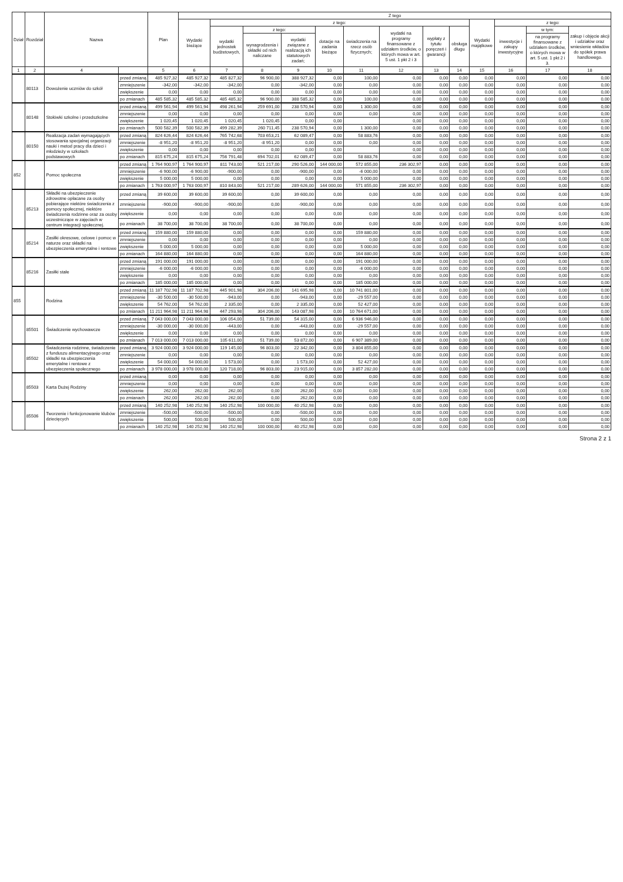| Dział | Rozdział | Nazwa | | Plan | Z tego | | | | | | | | | | | | |
| --- | --- | --- | --- | --- | --- | --- | --- | --- | --- | --- | --- | --- | --- | --- | --- | --- | --- |
| | | | | | Wydatki bieżące | z tego: | | | | | | | | Wydatki majątkowe | z tego: | | |
| | | | | | | wydatki jednostek budżetowych, | z tego: | | dotacje na zadania bieżące | świadczenia na rzecz osób fizycznych; | wydatki na programy finansowane z udziałem środków, o których mowa w art. 5 ust. 1 pkt 2 i 3 | wypłaty z tytułu poręczeń i gwarancji | obsługa długu | | inwestycje i zakupy inwestycyjne | w tym: | zakup i objęcie akcji i udziałów oraz wniesienie wkładów do spółek prawa handlowego. |
| | | | | | | | wynagrodzenia i składki od nich naliczane | wydatki związane z realizacją ich statutowych zadań; | | | | | | | | na programy finansowane z udziałem środków, o których mowa w art. 5 ust. 1 pkt 2 i 3. | |
| 1 | 2 | 4 | | 5 | 6 | 7 | 8 | 9 | 10 | 11 | 12 | 13 | 14 | 15 | 16 | 17 | 18 |
| | 80113 | Dowożenie uczniów do szkół | przed zmianą | 485 927,32 | 485 927,32 | 485 827,32 | 96 900,00 | 388 927,32 | 0,00 | 100,00 | 0,00 | 0,00 | 0,00 | 0,00 | 0,00 | 0,00 | 0,00 |
| | | | zmniejszenie | -342,00 | -342,00 | -342,00 | 0,00 | -342,00 | 0,00 | 0,00 | 0,00 | 0,00 | 0,00 | 0,00 | 0,00 | 0,00 | 0,00 |
| | | | zwiększenie | 0,00 | 0,00 | 0,00 | 0,00 | 0,00 | 0,00 | 0,00 | 0,00 | 0,00 | 0,00 | 0,00 | 0,00 | 0,00 | 0,00 |
| | | | po zmianach | 485 585,32 | 485 585,32 | 485 485,32 | 96 900,00 | 388 585,32 | 0,00 | 100,00 | 0,00 | 0,00 | 0,00 | 0,00 | 0,00 | 0,00 | 0,00 |
| | 80148 | Stołówki szkolne i przedszkolne | przed zmianą | 499 561,94 | 499 561,94 | 498 261,94 | 259 691,00 | 238 570,94 | 0,00 | 1 300,00 | 0,00 | 0,00 | 0,00 | 0,00 | 0,00 | 0,00 | 0,00 |
| | | | zmniejszenie | 0,00 | 0,00 | 0,00 | 0,00 | 0,00 | 0,00 | 0,00 | 0,00 | 0,00 | 0,00 | 0,00 | 0,00 | 0,00 | 0,00 |
| | | | zwiększenie | 1 020,45 | 1 020,45 | 1 020,45 | 1 020,45 | 0,00 | 0,00 | | 0,00 | 0,00 | 0,00 | 0,00 | 0,00 | 0,00 | 0,00 |
| | | | po zmianach | 500 582,39 | 500 582,39 | 499 282,39 | 260 711,45 | 238 570,94 | 0,00 | 1 300,00 | 0,00 | 0,00 | 0,00 | 0,00 | 0,00 | 0,00 | 0,00 |
| | 80150 | Realizacja zadań wymagających stosowania specjalnej organizacji nauki i metod pracy dla dzieci i młodzieży w szkołach podstawowych | przed zmianą | 824 626,44 | 824 626,44 | 765 742,68 | 703 653,21 | 62 089,47 | 0,00 | 58 883,76 | 0,00 | 0,00 | 0,00 | 0,00 | 0,00 | 0,00 | 0,00 |
| | | | zmniejszenie | -8 951,20 | -8 951,20 | -8 951,20 | -8 951,20 | 0,00 | 0,00 | 0,00 | 0,00 | 0,00 | 0,00 | 0,00 | 0,00 | 0,00 | 0,00 |
| | | | zwiększenie | 0,00 | 0,00 | 0,00 | 0,00 | 0,00 | 0,00 | | 0,00 | 0,00 | 0,00 | 0,00 | 0,00 | 0,00 | 0,00 |
| | | | po zmianach | 815 675,24 | 815 675,24 | 756 791,48 | 694 702,01 | 62 089,47 | 0,00 | 58 883,76 | 0,00 | 0,00 | 0,00 | 0,00 | 0,00 | 0,00 | 0,00 |
| 852 | | Pomoc społeczna | przed zmianą | 1 764 900,97 | 1 764 900,97 | 811 743,00 | 521 217,00 | 290 526,00 | 144 000,00 | 572 855,00 | 236 302,97 | 0,00 | 0,00 | 0,00 | 0,00 | 0,00 | 0,00 |
| | | | zmniejszenie | -6 900,00 | -6 900,00 | -900,00 | 0,00 | -900,00 | 0,00 | -6 000,00 | 0,00 | 0,00 | 0,00 | 0,00 | 0,00 | 0,00 | 0,00 |
| | | | zwiększenie | 5 000,00 | 5 000,00 | 0,00 | 0,00 | 0,00 | 0,00 | 5 000,00 | 0,00 | 0,00 | 0,00 | 0,00 | 0,00 | 0,00 | 0,00 |
| | | | po zmianach | 1 763 000,97 | 1 763 000,97 | 810 843,00 | 521 217,00 | 289 626,00 | 144 000,00 | 571 855,00 | 236 302,97 | 0,00 | 0,00 | 0,00 | 0,00 | 0,00 | 0,00 |
| | 85213 | Składki na ubezpieczenie zdrowotne opłacane za osoby pobierające niektóre świadczenia z pomocy społecznej, niektóre świadczenia rodzinne oraz za osoby uczestniczące w zajęciach w centrum integracji społecznej. | przed zmianą | 39 600,00 | 39 600,00 | 39 600,00 | 0,00 | 39 600,00 | 0,00 | 0,00 | 0,00 | 0,00 | 0,00 | 0,00 | 0,00 | 0,00 | 0,00 |
| | | | zmniejszenie | -900,00 | -900,00 | -900,00 | 0,00 | -900,00 | 0,00 | 0,00 | 0,00 | 0,00 | 0,00 | 0,00 | 0,00 | 0,00 | 0,00 |
| | | | zwiększenie | 0,00 | 0,00 | 0,00 | 0,00 | 0,00 | 0,00 | 0,00 | 0,00 | 0,00 | 0,00 | 0,00 | 0,00 | 0,00 | 0,00 |
| | | | po zmianach | 38 700,00 | 38 700,00 | 38 700,00 | 0,00 | 38 700,00 | 0,00 | 0,00 | 0,00 | 0,00 | 0,00 | 0,00 | 0,00 | 0,00 | 0,00 |
| | 85214 | Zasiłki okresowe, celowe i pomoc w naturze oraz składki na ubezpieczenia emerytalne i rentowe | przed zmianą | 159 880,00 | 159 880,00 | 0,00 | 0,00 | 0,00 | 0,00 | 159 880,00 | 0,00 | 0,00 | 0,00 | 0,00 | 0,00 | 0,00 | 0,00 |
| | | | zmniejszenie | 0,00 | 0,00 | 0,00 | 0,00 | 0,00 | 0,00 | 0,00 | 0,00 | 0,00 | 0,00 | 0,00 | 0,00 | 0,00 | 0,00 |
| | | | zwiększenie | 5 000,00 | 5 000,00 | 0,00 | 0,00 | 0,00 | 0,00 | 5 000,00 | 0,00 | 0,00 | 0,00 | 0,00 | 0,00 | 0,00 | 0,00 |
| | | | po zmianach | 164 880,00 | 164 880,00 | 0,00 | 0,00 | 0,00 | 0,00 | 164 880,00 | 0,00 | 0,00 | 0,00 | 0,00 | 0,00 | 0,00 | 0,00 |
| | 85216 | Zasiłki stałe | przed zmianą | 191 000,00 | 191 000,00 | 0,00 | 0,00 | 0,00 | 0,00 | 191 000,00 | 0,00 | 0,00 | 0,00 | 0,00 | 0,00 | 0,00 | 0,00 |
| | | | zmniejszenie | -6 000,00 | -6 000,00 | 0,00 | 0,00 | 0,00 | 0,00 | -6 000,00 | 0,00 | 0,00 | 0,00 | 0,00 | 0,00 | 0,00 | 0,00 |
| | | | zwiększenie | 0,00 | 0,00 | 0,00 | 0,00 | 0,00 | 0,00 | 0,00 | 0,00 | 0,00 | 0,00 | 0,00 | 0,00 | 0,00 | 0,00 |
| | | | po zmianach | 185 000,00 | 185 000,00 | 0,00 | 0,00 | 0,00 | 0,00 | 185 000,00 | 0,00 | 0,00 | 0,00 | 0,00 | 0,00 | 0,00 | 0,00 |
| 855 | | Rodzina | przed zmianą | 11 187 702,98 | 11 187 702,98 | 445 901,98 | 304 206,00 | 141 695,98 | 0,00 | 10 741 801,00 | 0,00 | 0,00 | 0,00 | 0,00 | 0,00 | 0,00 | 0,00 |
| | | | zmniejszenie | -30 500,00 | -30 500,00 | -943,00 | 0,00 | -943,00 | 0,00 | -29 557,00 | 0,00 | 0,00 | 0,00 | 0,00 | 0,00 | 0,00 | 0,00 |
| | | | zwiększenie | 54 762,00 | 54 762,00 | 2 335,00 | 0,00 | 2 335,00 | 0,00 | 52 427,00 | 0,00 | 0,00 | 0,00 | 0,00 | 0,00 | 0,00 | 0,00 |
| | | | po zmianach | 11 211 964,98 | 11 211 964,98 | 447 293,98 | 304 206,00 | 143 087,98 | 0,00 | 10 764 671,00 | 0,00 | 0,00 | 0,00 | 0,00 | 0,00 | 0,00 | 0,00 |
| | 85501 | Świadczenie wychowawcze | przed zmianą | 7 043 000,00 | 7 043 000,00 | 106 054,00 | 51 739,00 | 54 315,00 | 0,00 | 6 936 946,00 | 0,00 | 0,00 | 0,00 | 0,00 | 0,00 | 0,00 | 0,00 |
| | | | zmniejszenie | -30 000,00 | -30 000,00 | -443,00 | 0,00 | -443,00 | 0,00 | -29 557,00 | 0,00 | 0,00 | 0,00 | 0,00 | 0,00 | 0,00 | 0,00 |
| | | | zwiększenie | 0,00 | 0,00 | 0,00 | 0,00 | 0,00 | 0,00 | 0,00 | 0,00 | 0,00 | 0,00 | 0,00 | 0,00 | 0,00 | 0,00 |
| | | | po zmianach | 7 013 000,00 | 7 013 000,00 | 105 611,00 | 51 739,00 | 53 872,00 | 0,00 | 6 907 389,00 | 0,00 | 0,00 | 0,00 | 0,00 | 0,00 | 0,00 | 0,00 |
| | 85502 | Świadczenia rodzinne, świadczenie z funduszu alimentacyjnego oraz składki na ubezpieczenia emerytalne i rentowe z ubezpieczenia społecznego | przed zmianą | 3 924 000,00 | 3 924 000,00 | 119 145,00 | 96 803,00 | 22 342,00 | 0,00 | 3 804 855,00 | 0,00 | 0,00 | 0,00 | 0,00 | 0,00 | 0,00 | 0,00 |
| | | | zmniejszenie | 0,00 | 0,00 | 0,00 | 0,00 | 0,00 | 0,00 | 0,00 | 0,00 | 0,00 | 0,00 | 0,00 | 0,00 | 0,00 | 0,00 |
| | | | zwiększenie | 54 000,00 | 54 000,00 | 1 573,00 | 0,00 | 1 573,00 | 0,00 | 52 427,00 | 0,00 | 0,00 | 0,00 | 0,00 | 0,00 | 0,00 | 0,00 |
| | | | po zmianach | 3 978 000,00 | 3 978 000,00 | 120 718,00 | 96 803,00 | 23 915,00 | 0,00 | 3 857 282,00 | 0,00 | 0,00 | 0,00 | 0,00 | 0,00 | 0,00 | 0,00 |
| | 85503 | Karta Dużej Rodziny | przed zmianą | 0,00 | 0,00 | 0,00 | 0,00 | 0,00 | 0,00 | 0,00 | 0,00 | 0,00 | 0,00 | 0,00 | 0,00 | 0,00 | 0,00 |
| | | | zmniejszenie | 0,00 | 0,00 | 0,00 | 0,00 | 0,00 | 0,00 | 0,00 | 0,00 | 0,00 | 0,00 | 0,00 | 0,00 | 0,00 | 0,00 |
| | | | zwiększenie | 262,00 | 262,00 | 262,00 | 0,00 | 262,00 | 0,00 | 0,00 | 0,00 | 0,00 | 0,00 | 0,00 | 0,00 | 0,00 | 0,00 |
| | | | po zmianach | 262,00 | 262,00 | 262,00 | 0,00 | 262,00 | 0,00 | 0,00 | 0,00 | 0,00 | 0,00 | 0,00 | 0,00 | 0,00 | 0,00 |
| | 85506 | Tworzenie i funkcjonowanie klubów dziecięcych | przed zmianą | 140 252,98 | 140 252,98 | 140 252,98 | 100 000,00 | 40 252,98 | 0,00 | 0,00 | 0,00 | 0,00 | 0,00 | 0,00 | 0,00 | 0,00 | 0,00 |
| | | | zmniejszenie | -500,00 | -500,00 | -500,00 | 0,00 | -500,00 | 0,00 | 0,00 | 0,00 | 0,00 | 0,00 | 0,00 | 0,00 | 0,00 | 0,00 |
| | | | zwiększenie | 500,00 | 500,00 | 500,00 | 0,00 | 500,00 | 0,00 | 0,00 | 0,00 | 0,00 | 0,00 | 0,00 | 0,00 | 0,00 | 0,00 |
| | | | po zmianach | 140 252,98 | 140 252,98 | 140 252,98 | 100 000,00 | 40 252,98 | 0,00 | 0,00 | 0,00 | 0,00 | 0,00 | 0,00 | 0,00 | 0,00 | 0,00 |
Strona 2 z 1